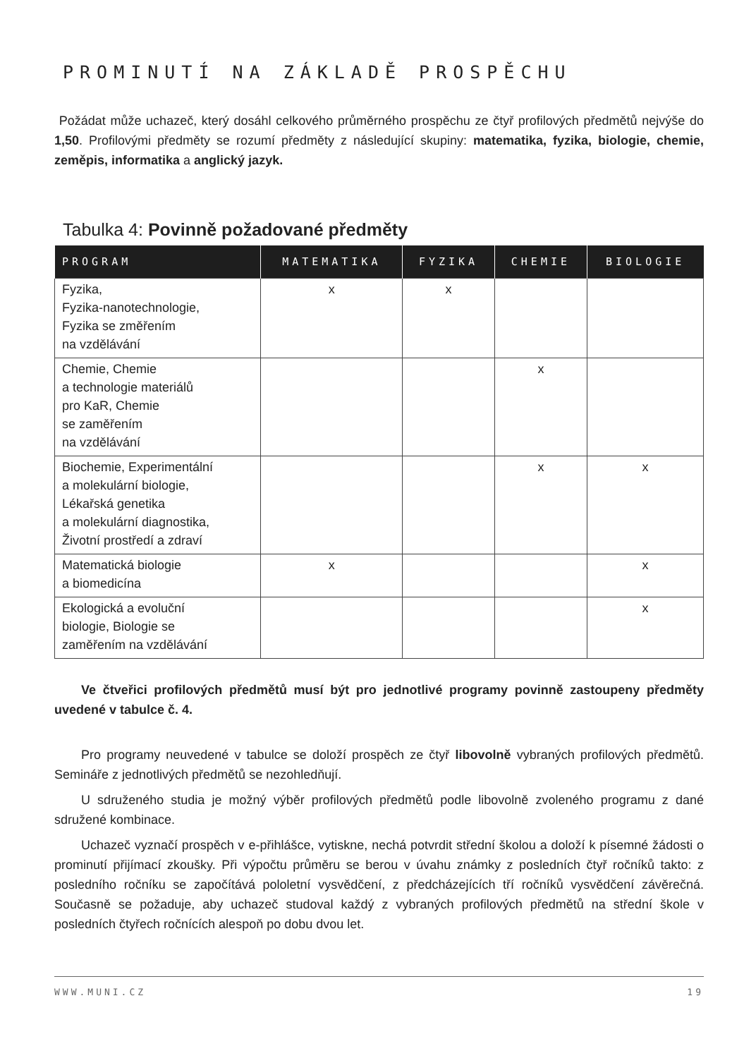PROMINUTÍ NA ZÁKLADĚ PROSPĚCHU
Požádat může uchazeč, který dosáhl celkového průměrného prospěchu ze čtyř profilových předmětů nejvýše do 1,50. Profilovými předměty se rozumí předměty z následující skupiny: matematika, fyzika, biologie, chemie, zeměpis, informatika a anglický jazyk.
Tabulka 4: Povinně požadované předměty
| PROGRAM | MATEMATIKA | FYZIKA | CHEMIE | BIOLOGIE |
| --- | --- | --- | --- | --- |
| Fyzika, Fyzika-nanotechnologie, Fyzika se změřením na vzdělávání | x | x | | |
| Chemie, Chemie a technologie materiálů pro KaR, Chemie se zaměřením na vzdělávání | | | x | |
| Biochemie, Experimentální a molekulární biologie, Lékařská genetika a molekulární diagnostika, Životní prostředí a zdraví | | | x | x |
| Matematická biologie a biomedicína | x | | | x |
| Ekologická a evoluční biologie, Biologie se zaměřením na vzdělávání | | | | x |
Ve čtveřici profilových předmětů musí být pro jednotlivé programy povinně zastoupeny předměty uvedené v tabulce č. 4.
Pro programy neuvedené v tabulce se doloží prospěch ze čtyř libovolně vybraných profilových předmětů. Semináře z jednotlivých předmětů se nezohledňují.
U sdruženého studia je možný výběr profilových předmětů podle libovolně zvoleného programu z dané sdružené kombinace.
Uchazeč vyznačí prospěch v e-přihlášce, vytiskne, nechá potvrdit střední školou a doloží k písemné žádosti o prominutí přijímací zkoušky. Při výpočtu průměru se berou v úvahu známky z posledních čtyř ročníků takto: z posledního ročníku se započítává pololetní vysvědčení, z předcházejících tří ročníků vysvědčení závěrečná. Současně se požaduje, aby uchazeč studoval každý z vybraných profilových předmětů na střední škole v posledních čtyřech ročnících alespoň po dobu dvou let.
WWW.MUNI.CZ 19